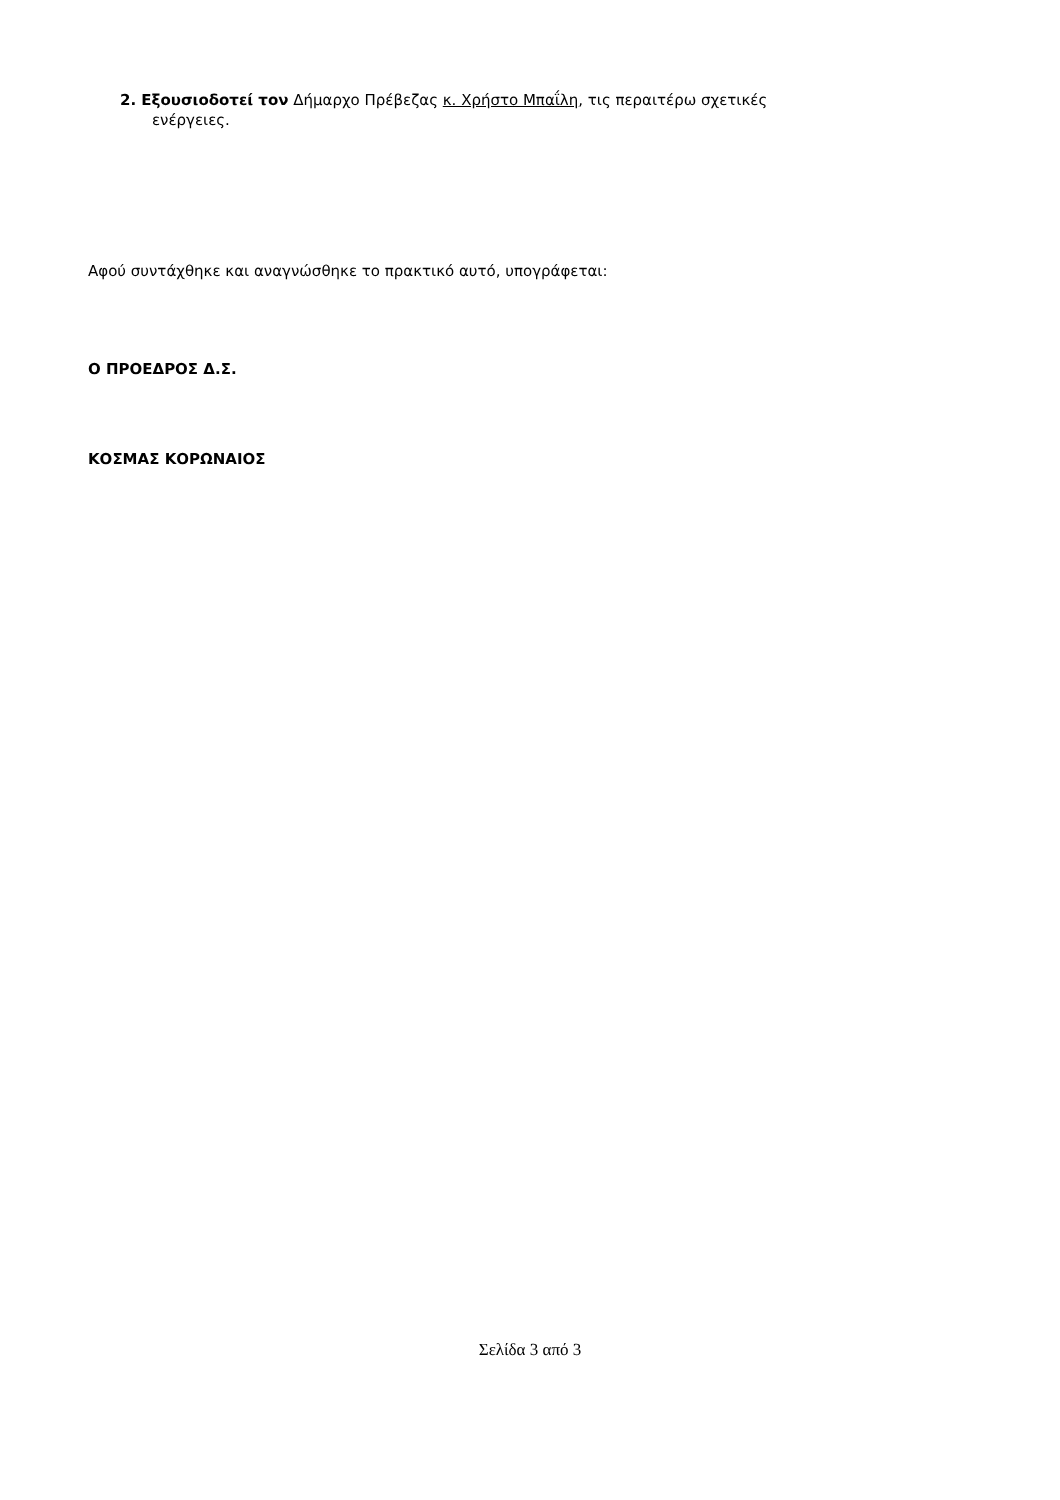2. Εξουσιοδοτεί τον Δήμαρχο Πρέβεζας κ. Χρήστο Μπαΐλη, τις περαιτέρω σχετικές
ενέργειες.
Αφού συντάχθηκε και αναγνώσθηκε το πρακτικό αυτό, υπογράφεται:
Ο ΠΡΟΕΔΡΟΣ Δ.Σ.
ΚΟΣΜΑΣ ΚΟΡΩΝΑΙΟΣ
Σελίδα 3 από 3